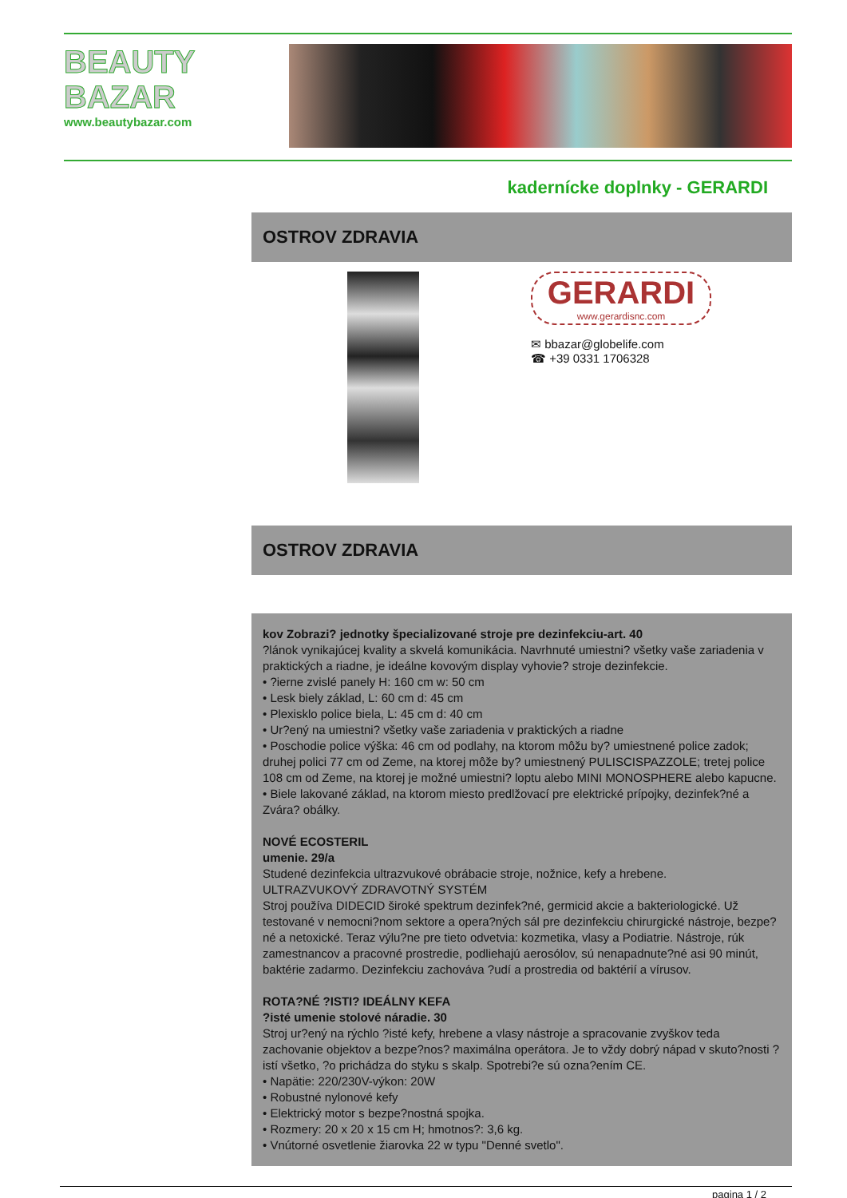BEAUTY
BAZAR
www.beautybazar.com
kadernícke doplnky - GERARDI
OSTROV ZDRAVIA
GERARDI
www.gerardisnc.com
✉ bbazar@globelife.com
☎ +39 0331 1706328
OSTROV ZDRAVIA
kov Zobrazi? jednotky špecializované stroje pre dezinfekciu-art. 40
?lánok vynikajúcej kvality a skvelá komunikácia. Navrhnuté umiestni? všetky vaše zariadenia v praktických a riadne, je ideálne kovovým display vyhovie? stroje dezinfekcie.
• ?ierne zvislé panely H: 160 cm w: 50 cm
• Lesk biely základ, L: 60 cm d: 45 cm
• Plexisklo police biela, L: 45 cm d: 40 cm
• Ur?ený na umiestni? všetky vaše zariadenia v praktických a riadne
• Poschodie police výška: 46 cm od podlahy, na ktorom môžu by? umiestnené police zadok; druhej polici 77 cm od Zeme, na ktorej môže by? umiestnený PULISCISPAZZOLE; tretej police 108 cm od Zeme, na ktorej je možné umiestni? loptu alebo MINI MONOSPHERE alebo kapucne.
• Biele lakované základ, na ktorom miesto predlžovací pre elektrické prípojky, dezinfek?né a Zvára? obálky.
NOVÉ ECOSTERIL
umenie. 29/a
Studené dezinfekcia ultrazvukové obrábacie stroje, nožnice, kefy a hrebene.
ULTRAZVUKOVÝ ZDRAVOTNÝ SYSTÉM
Stroj používa DIDECID široké spektrum dezinfek?né, germicid akcie a bakteriologické. Už testované v nemocni?nom sektore a opera?ných sál pre dezinfekciu chirurgické nástroje, bezpe?né a netoxické. Teraz výlu?ne pre tieto odvetvia: kozmetika, vlasy a Podiatrie. Nástroje, rúk zamestnancov a pracovné prostredie, podliehajú aerosólov, sú nenapadnute?né asi 90 minút, baktérie zadarmo. Dezinfekciu zachováva ?udí a prostredia od baktérií a vírusov.
ROTA?NÉ ?ISTI? IDEÁLNY KEFA
?isté umenie stolové náradie. 30
Stroj ur?ený na rýchlo ?isté kefy, hrebene a vlasy nástroje a spracovanie zvyškov teda zachovanie objektov a bezpe?nos? maximálna operátora. Je to vždy dobrý nápad v skuto?nosti ?istí všetko, ?o prichádza do styku s skalp. Spotrebi?e sú ozna?ením CE.
• Napätie: 220/230V-výkon: 20W
• Robustné nylonové kefy
• Elektrický motor s bezpe?nostná spojka.
• Rozmery: 20 x 20 x 15 cm H; hmotnos?: 3,6 kg.
• Vnútorné osvetlenie žiarovka 22 w typu "Denné svetlo".
pagina 1 / 2